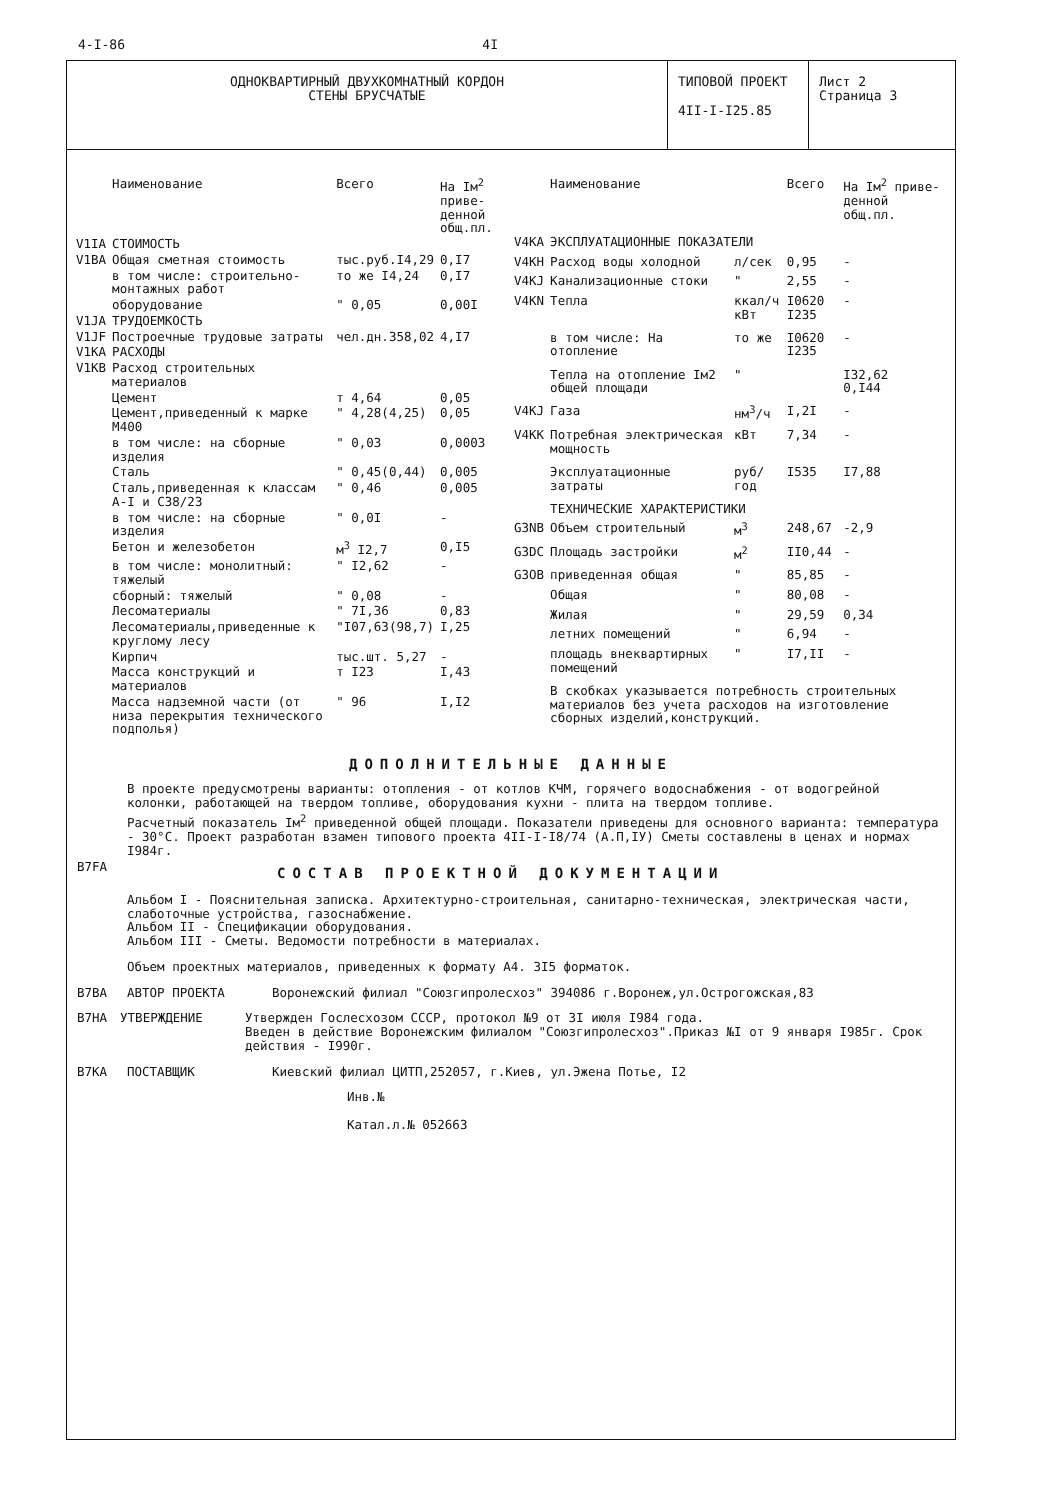4-I-86 4I
ОДНОКВАРТИРНЫЙ ДВУХКОМНАТНЫЙ КОРДОН
СТЕНЫ БРУСЧАТЫЕ
ТИПОВОЙ ПРОЕКТ
4II-I-I25.85
Лист 2
Страница 3
| | Наименование | Всего | На Iм<sup>2</sup> приве-денной общ.пл. |
| --- | --- | --- | --- |
| V1IA | СТОИМОСТЬ | | |
| V1BA | Общая сметная стоимость | тыс.руб.I4,29 | 0,I7 |
| | в том числе: строительно-монтажных работ | то же I4,24 | 0,I7 |
| | оборудование | " 0,05 | 0,00I |
| V1JA | ТРУДОЕМКОСТЬ | | |
| V1JF | Построечные трудовые затраты | чел.дн.358,02 | 4,I7 |
| V1KA | РАСХОДЫ | | |
| V1KB | Расход строительных материалов | | |
| | Цемент | т 4,64 | 0,05 |
| | Цемент,приведенный к марке М400 | " 4,28(4,25) | 0,05 |
| | в том числе: на сборные изделия | " 0,03 | 0,0003 |
| | Сталь | " 0,45(0,44) | 0,005 |
| | Сталь,приведенная к классам А-I и С38/23 | " 0,46 | 0,005 |
| | в том числе: на сборные изделия | " 0,0I | - |
| | Бетон и железобетон | м<sup>3</sup> I2,7 | 0,I5 |
| | в том числе: монолитный: тяжелый | " I2,62 | - |
| | сборный: тяжелый | " 0,08 | - |
| | Лесоматериалы | " 7I,36 | 0,83 |
| | Лесоматериалы,приведенные к круглому лесу | "I07,63(98,7) | I,25 |
| | Кирпич | тыс.шт. 5,27 | - |
| | Масса конструкций и материалов | т I23 | I,43 |
| | Масса надземной части (от низа перекрытия технического подполья) | " 96 | I,I2 |
| | Наименование | | Всего | На Iм<sup>2</sup> приве-денной общ.пл. |
| --- | --- | --- | --- | --- |
| V4KA | ЭКСПЛУАТАЦИОННЫЕ ПОКАЗАТЕЛИ | | | |
| V4KH | Расход воды холодной | л/сек | 0,95 | - |
| V4KJ | Канализационные стоки | " | 2,55 | - |
| V4KN | Тепла | ккал/ч кВт | I0620 I235 | - |
| | в том числе: На отопление | то же | I0620 I235 | - |
| | Тепла на отопление Iм2 общей площади | " | | I32,62 0,I44 |
| V4KJ | Газа | нм<sup>3</sup>/ч | I,2I | - |
| V4KK | Потребная электрическая мощность | кВт | 7,34 | - |
| | Эксплуатационные затраты | руб/год | I535 | I7,88 |
| | ТЕХНИЧЕСКИЕ ХАРАКТЕРИСТИКИ | | | |
| G3NB | Объем строительный | м<sup>3</sup> | 248,67 | -2,9 |
| G3DC | Площадь застройки | м<sup>2</sup> | II0,44 | - |
| G3OB | приведенная общая | " | 85,85 | - |
| | Общая | " | 80,08 | - |
| | Жилая | " | 29,59 | 0,34 |
| | летних помещений | " | 6,94 | - |
| | площадь внеквартирных помещений | " | I7,II | - |
| | В скобках указывается потребность строительных материалов без учета расходов на изготовление сборных изделий,конструкций. | | | |
ДОПОЛНИТЕЛЬНЫЕ ДАННЫЕ
В проекте предусмотрены варианты: отопления - от котлов КЧМ, горячего водоснабжения - от водогрейной колонки, работающей на твердом топливе, оборудования кухни - плита на твердом топливе.
Расчетный показатель Iм<sup>2</sup> приведенной общей площади. Показатели приведены для основного варианта: температура - 30°С. Проект разработан взамен типового проекта 4II-I-I8/74 (А.П,IУ) Сметы составлены в ценах и нормах I984г.
B7FA
СОСТАВ ПРОЕКТНОЙ ДОКУМЕНТАЦИИ
Альбом I - Пояснительная записка. Архитектурно-строительная, санитарно-техническая, электрическая части, слаботочные устройства, газоснабжение.
Альбом II - Спецификации оборудования.
Альбом III - Сметы. Ведомости потребности в материалах.
Объем проектных материалов, приведенных к формату А4. 3I5 форматок.
B7BA АВТОР ПРОЕКТА Воронежский филиал "Союзгипролесхоз" 394086 г.Воронеж,ул.Острогожская,83
B7HA УТВЕРЖДЕНИЕ Утвержден Гослесхозом СССР, протокол №9 от 3I июля I984 года.
Введен в действие Воронежским филиалом "Союзгипролесхоз".Приказ №I от 9 января I985г. Срок действия - I990г.
B7KA ПОСТАВЩИК Киевский филиал ЦИТП,252057, г.Киев, ул.Эжена Потье, I2
Инв.№
Катал.л.№ 052663